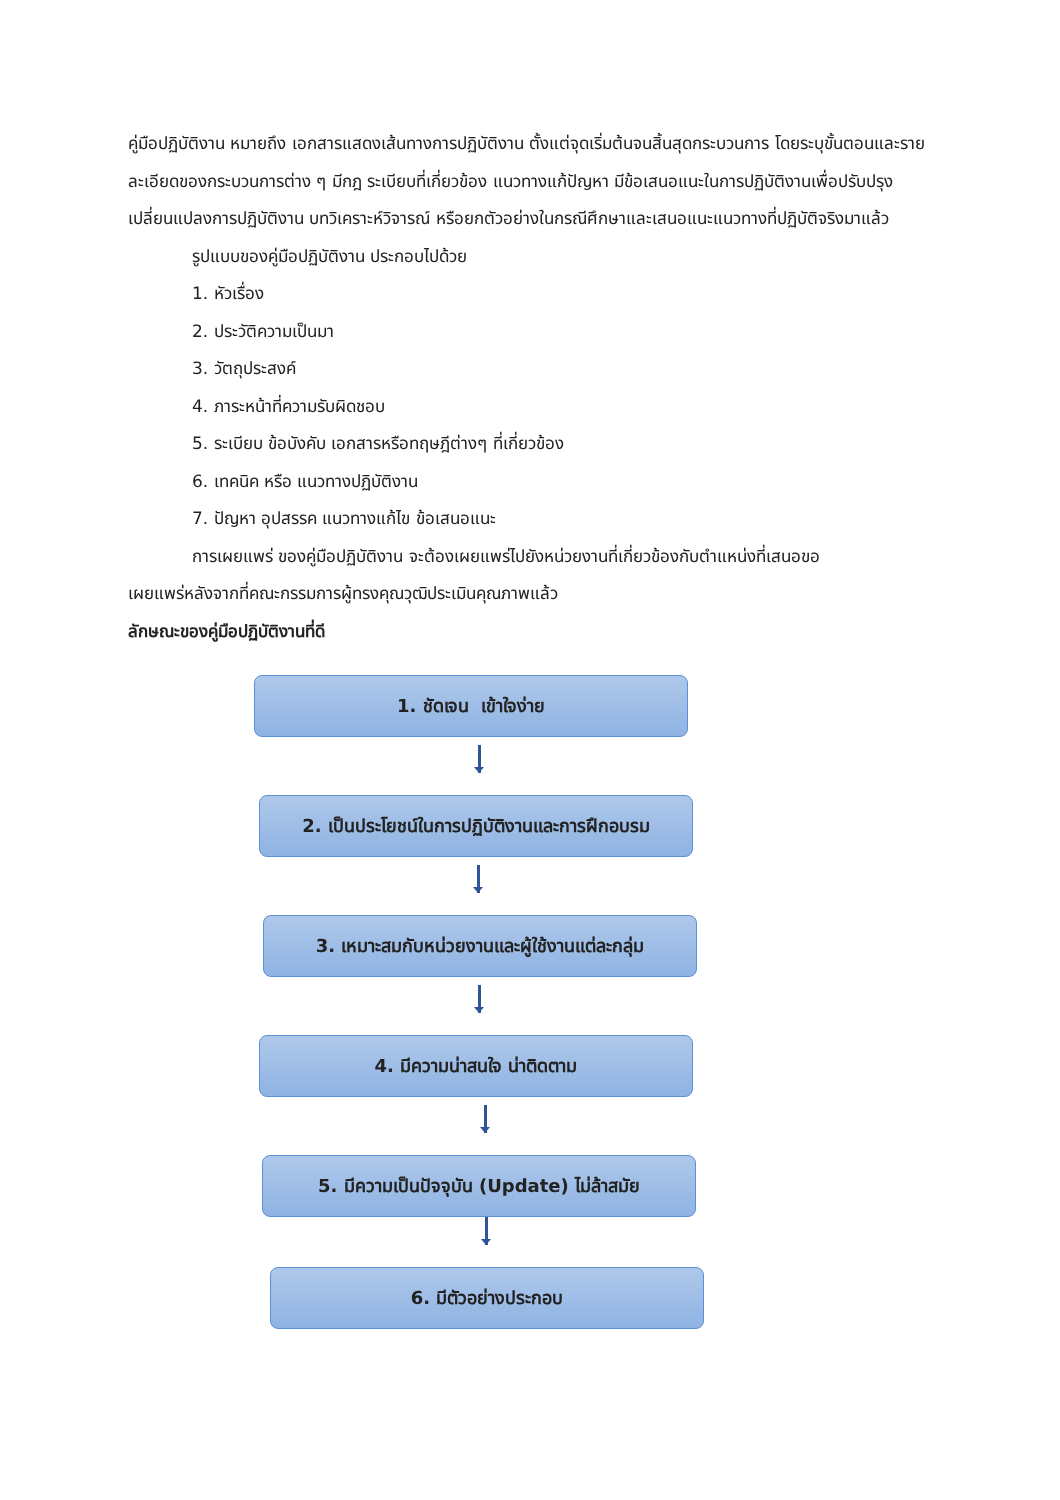คู่มือปฏิบัติงาน หมายถึง เอกสารแสดงเส้นทางการปฏิบัติงาน ตั้งแต่จุดเริ่มต้นจนสิ้นสุดกระบวนการ โดยระบุขั้นตอนและรายละเอียดของกระบวนการต่าง ๆ มีกฎ ระเบียบที่เกี่ยวข้อง แนวทางแก้ปัญหา มีข้อเสนอแนะในการปฏิบัติงานเพื่อปรับปรุงเปลี่ยนแปลงการปฏิบัติงาน บทวิเคราะห์วิจารณ์ หรือยกตัวอย่างในกรณีศึกษาและเสนอแนะแนวทางที่ปฏิบัติจริงมาแล้ว
รูปแบบของคู่มือปฏิบัติงาน ประกอบไปด้วย
1. หัวเรื่อง
2. ประวัติความเป็นมา
3. วัตถุประสงค์
4. ภาระหน้าที่ความรับผิดชอบ
5. ระเบียบ ข้อบังคับ เอกสารหรือทฤษฎีต่างๆ ที่เกี่ยวข้อง
6. เทคนิค หรือ แนวทางปฏิบัติงาน
7. ปัญหา อุปสรรค แนวทางแก้ไข ข้อเสนอแนะ
การเผยแพร่ ของคู่มือปฏิบัติงาน จะต้องเผยแพร่ไปยังหน่วยงานที่เกี่ยวข้องกับตำแหน่งที่เสนอขอ
เผยแพร่หลังจากที่คณะกรรมการผู้ทรงคุณวุฒิประเมินคุณภาพแล้ว
ลักษณะของคู่มือปฏิบัติงานที่ดี
1. ชัดเจน เข้าใจง่าย
2. เป็นประโยชน์ในการปฏิบัติงานและการฝึกอบรม
3. เหมาะสมกับหน่วยงานและผู้ใช้งานแต่ละกลุ่ม
4. มีความน่าสนใจ น่าติดตาม
5. มีความเป็นปัจจุบัน (Update) ไม่ล้าสมัย
6. มีตัวอย่างประกอบ